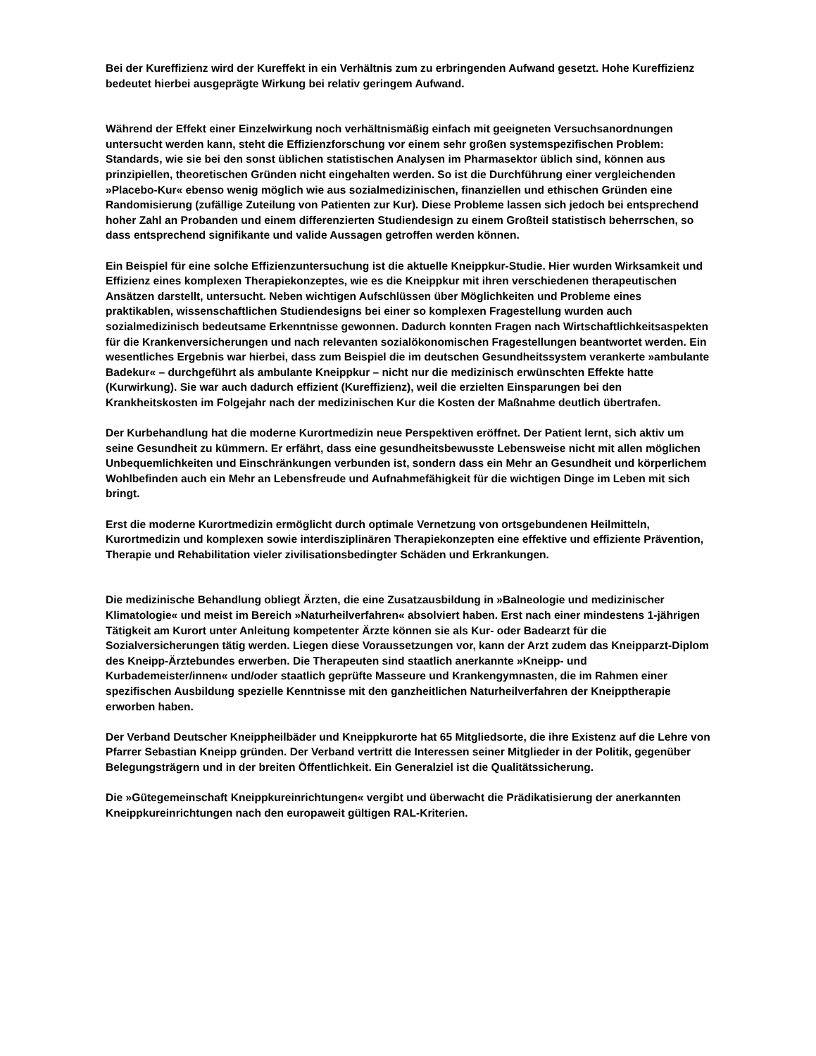Bei der Kureffizienz wird der Kureffekt in ein Verhältnis zum zu erbringenden Aufwand gesetzt. Hohe Kureffizienz bedeutet hierbei ausgeprägte Wirkung bei relativ geringem Aufwand.
Während der Effekt einer Einzelwirkung noch verhältnismäßig einfach mit geeigneten Versuchsanordnungen untersucht werden kann, steht die Effizienzforschung vor einem sehr großen systemspezifischen Problem: Standards, wie sie bei den sonst üblichen statistischen Analysen im Pharmasektor üblich sind, können aus prinzipiellen, theoretischen Gründen nicht eingehalten werden. So ist die Durchführung einer vergleichenden »Placebo-Kur« ebenso wenig möglich wie aus sozialmedizinischen, finanziellen und ethischen Gründen eine Randomisierung (zufällige Zuteilung von Patienten zur Kur). Diese Probleme lassen sich jedoch bei entsprechend hoher Zahl an Probanden und einem differenzierten Studiendesign zu einem Großteil statistisch beherrschen, so dass entsprechend signifikante und valide Aussagen getroffen werden können.
Ein Beispiel für eine solche Effizienzuntersuchung ist die aktuelle Kneippkur-Studie. Hier wurden Wirksamkeit und Effizienz eines komplexen Therapiekonzeptes, wie es die Kneippkur mit ihren verschiedenen therapeutischen Ansätzen darstellt, untersucht. Neben wichtigen Aufschlüssen über Möglichkeiten und Probleme eines praktikablen, wissenschaftlichen Studiendesigns bei einer so komplexen Fragestellung wurden auch sozialmedizinisch bedeutsame Erkenntnisse gewonnen. Dadurch konnten Fragen nach Wirtschaftlichkeitsaspekten für die Krankenversicherungen und nach relevanten sozialökonomischen Fragestellungen beantwortet werden. Ein wesentliches Ergebnis war hierbei, dass zum Beispiel die im deutschen Gesundheitssystem verankerte »ambulante Badekur« – durchgeführt als ambulante Kneippkur – nicht nur die medizinisch erwünschten Effekte hatte (Kurwirkung). Sie war auch dadurch effizient (Kureffizienz), weil die erzielten Einsparungen bei den Krankheitskosten im Folgejahr nach der medizinischen Kur die Kosten der Maßnahme deutlich übertrafen.
Der Kurbehandlung hat die moderne Kurortmedizin neue Perspektiven eröffnet. Der Patient lernt, sich aktiv um seine Gesundheit zu kümmern. Er erfährt, dass eine gesundheitsbewusste Lebensweise nicht mit allen möglichen Unbequemlichkeiten und Einschränkungen verbunden ist, sondern dass ein Mehr an Gesundheit und körperlichem Wohlbefinden auch ein Mehr an Lebensfreude und Aufnahmefähigkeit für die wichtigen Dinge im Leben mit sich bringt.
Erst die moderne Kurortmedizin ermöglicht durch optimale Vernetzung von ortsgebundenen Heilmitteln, Kurortmedizin und komplexen sowie interdisziplinären Therapiekonzepten eine effektive und effiziente Prävention, Therapie und Rehabilitation vieler zivilisationsbedingter Schäden und Erkrankungen.
Die medizinische Behandlung obliegt Ärzten, die eine Zusatzausbildung in »Balneologie und medizinischer Klimatologie« und meist im Bereich »Naturheilverfahren« absolviert haben. Erst nach einer mindestens 1-jährigen Tätigkeit am Kurort unter Anleitung kompetenter Ärzte können sie als Kur- oder Badearzt für die Sozialversicherungen tätig werden. Liegen diese Voraussetzungen vor, kann der Arzt zudem das Kneipparzt-Diplom des Kneipp-Ärztebundes erwerben. Die Therapeuten sind staatlich anerkannte »Kneipp- und Kurbademeister/innen« und/oder staatlich geprüfte Masseure und Krankengymnasten, die im Rahmen einer spezifischen Ausbildung spezielle Kenntnisse mit den ganzheitlichen Naturheilverfahren der Kneipptherapie erworben haben.
Der Verband Deutscher Kneippheilbäder und Kneippkurorte hat 65 Mitgliedsorte, die ihre Existenz auf die Lehre von Pfarrer Sebastian Kneipp gründen. Der Verband vertritt die Interessen seiner Mitglieder in der Politik, gegenüber Belegungsträgern und in der breiten Öffentlichkeit. Ein Generalziel ist die Qualitätssicherung.
Die »Gütegemeinschaft Kneippkureinrichtungen« vergibt und überwacht die Prädikatisierung der anerkannten Kneippkureinrichtungen nach den europaweit gültigen RAL-Kriterien.